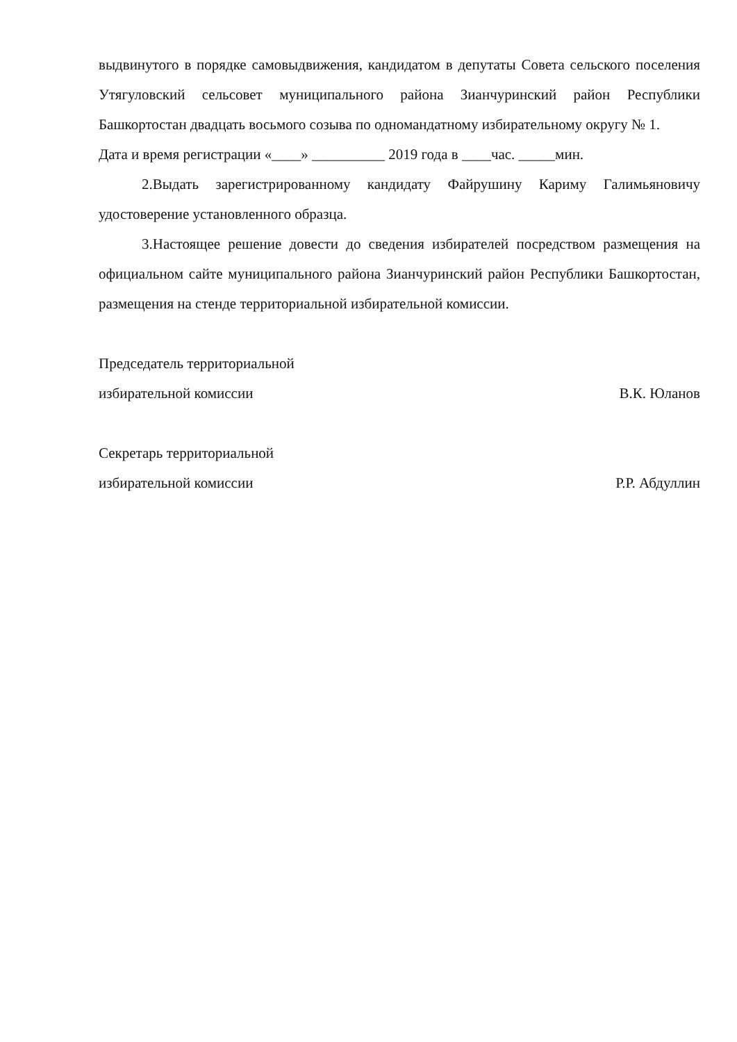выдвинутого в порядке самовыдвижения, кандидатом в депутаты Совета сельского поселения Утягуловский сельсовет муниципального района Зианчуринский район Республики Башкортостан двадцать восьмого созыва по одномандатному избирательному округу № 1.
Дата и время регистрации «____» __________ 2019 года в ____час. _____мин.
2.Выдать зарегистрированному кандидату Файрушину Кариму Галимьяновичу удостоверение установленного образца.
3.Настоящее решение довести до сведения избирателей посредством размещения на официальном сайте муниципального района Зианчуринский район Республики Башкортостан, размещения на стенде территориальной избирательной комиссии.
Председатель территориальной
избирательной комиссии В.К. Юланов
Секретарь территориальной
избирательной комиссии Р.Р. Абдуллин